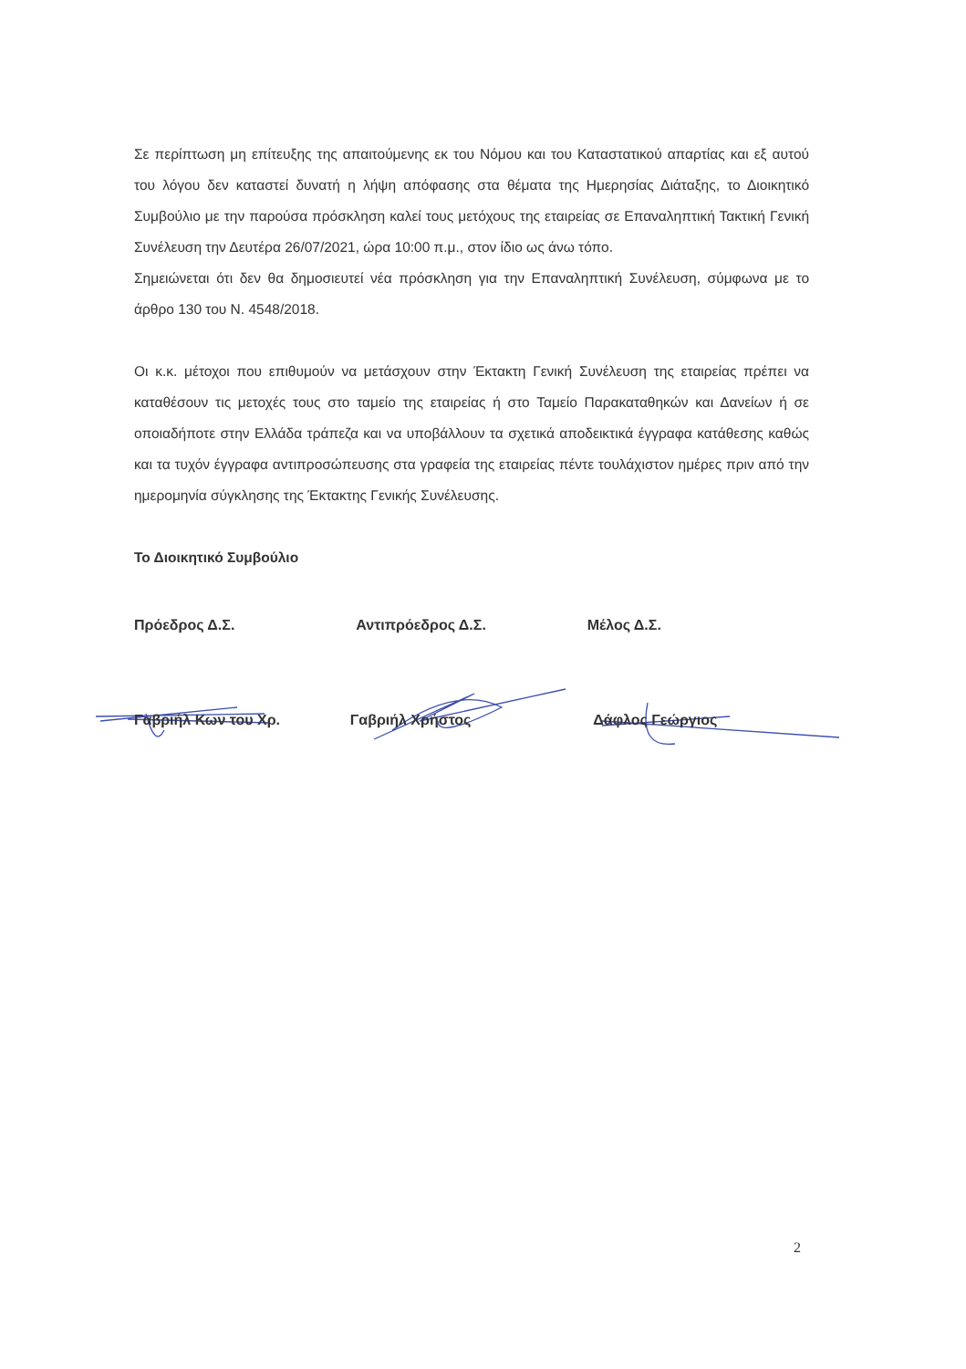Σε περίπτωση μη επίτευξης της απαιτούμενης εκ του Νόμου και του Καταστατικού απαρτίας και εξ αυτού του λόγου δεν καταστεί δυνατή η λήψη απόφασης στα θέματα της Ημερησίας Διάταξης, το Διοικητικό Συμβούλιο με την παρούσα πρόσκληση καλεί τους μετόχους της εταιρείας σε Επαναληπτική Τακτική Γενική Συνέλευση την Δευτέρα 26/07/2021, ώρα 10:00 π.μ., στον ίδιο ως άνω τόπο.
Σημειώνεται ότι δεν θα δημοσιευτεί νέα πρόσκληση για την Επαναληπτική Συνέλευση, σύμφωνα με το άρθρο 130 του Ν. 4548/2018.
Οι κ.κ. μέτοχοι που επιθυμούν να μετάσχουν στην Έκτακτη Γενική Συνέλευση της εταιρείας πρέπει να καταθέσουν τις μετοχές τους στο ταμείο της εταιρείας ή στο Ταμείο Παρακαταθηκών και Δανείων ή σε οποιαδήποτε στην Ελλάδα τράπεζα και να υποβάλλουν τα σχετικά αποδεικτικά έγγραφα κατάθεσης καθώς και τα τυχόν έγγραφα αντιπροσώπευσης στα γραφεία της εταιρείας πέντε τουλάχιστον ημέρες πριν από την ημερομηνία σύγκλησης της Έκτακτης Γενικής Συνέλευσης.
Το Διοικητικό Συμβούλιο
Πρόεδρος Δ.Σ. Αντιπρόεδρος Δ.Σ. Μέλος Δ.Σ.
Γαβριήλ Κων του Χρ. Γαβριήλ Χρήστος Δάφλος Γεώργιος
2